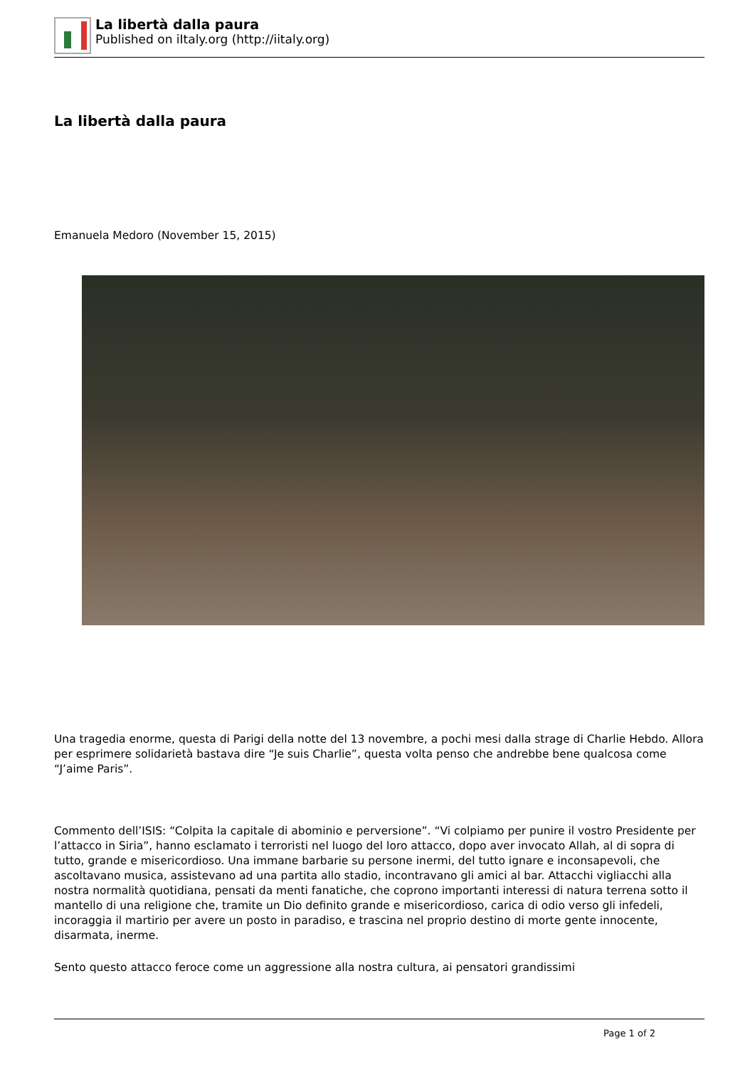La libertà dalla paura
Published on iItaly.org (http://iitaly.org)
La libertà dalla paura
Emanuela Medoro (November 15, 2015)
Una tragedia enorme, questa di Parigi della notte del 13 novembre, a pochi mesi dalla strage di Charlie Hebdo. Allora per esprimere solidarietà bastava dire “Je suis Charlie”, questa volta penso che andrebbe bene qualcosa come “J’aime Paris”.
Commento dell’ISIS: “Colpita la capitale di abominio e perversione”. “Vi colpiamo per punire il vostro Presidente per l’attacco in Siria”, hanno esclamato i terroristi nel luogo del loro attacco, dopo aver invocato Allah, al di sopra di tutto, grande e misericordioso. Una immane barbarie su persone inermi, del tutto ignare e inconsapevoli, che ascoltavano musica, assistevano ad una partita allo stadio, incontravano gli amici al bar. Attacchi vigliacchi alla nostra normalità quotidiana, pensati da menti fanatiche, che coprono importanti interessi di natura terrena sotto il mantello di una religione che, tramite un Dio definito grande e misericordioso, carica di odio verso gli infedeli, incoraggia il martirio per avere un posto in paradiso, e trascina nel proprio destino di morte gente innocente, disarmata, inerme.
Sento questo attacco feroce come un aggressione alla nostra cultura, ai pensatori grandissimi
Page 1 of 2